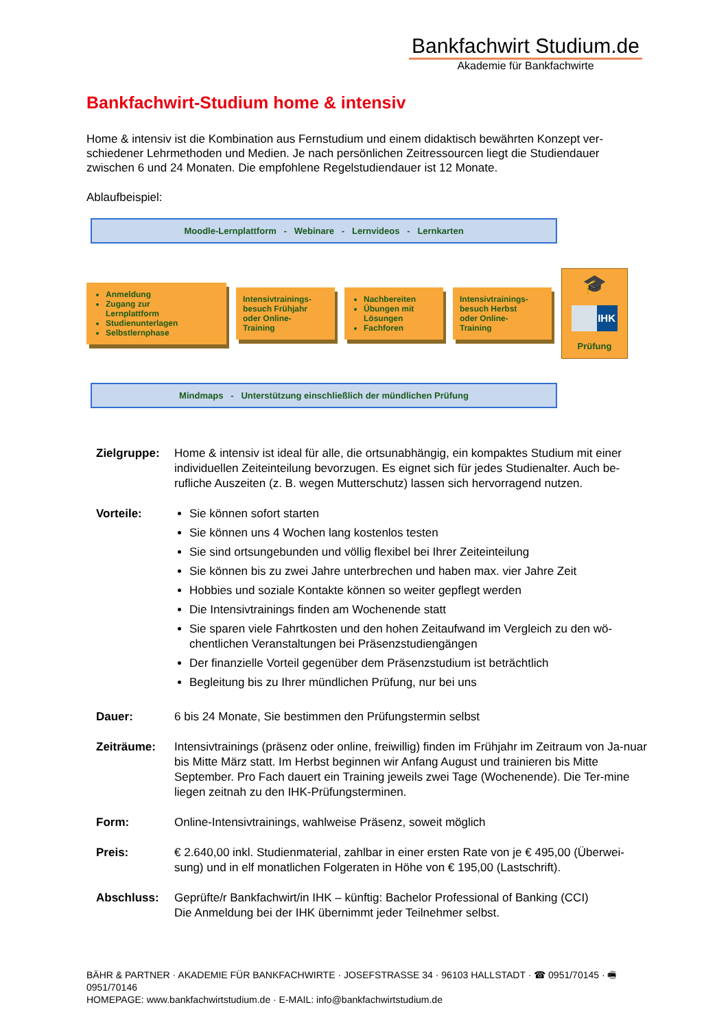Bankfachwirt Studium.de
Akademie für Bankfachwirte
Bankfachwirt-Studium home & intensiv
Home & intensiv ist die Kombination aus Fernstudium und einem didaktisch bewährten Konzept ver-schiedener Lehrmethoden und Medien. Je nach persönlichen Zeitressourcen liegt die Studiendauer zwischen 6 und 24 Monaten. Die empfohlene Regelstudiendauer ist 12 Monate.
Ablaufbeispiel:
Moodle-Lernplattform - Webinare - Lernvideos - Lernkarten
Anmeldung
Zugang zur Lernplattform
Studienunterlagen
Selbstlernphase
Intensivtrainings-besuch Frühjahr oder Online-Training
Nachbereiten
Übungen mit Lösungen
Fachforen
Intensivtrainings-besuch Herbst oder Online-Training
🎓
IHK
Prüfung
Mindmaps - Unterstützung einschließlich der mündlichen Prüfung
Zielgruppe: Home & intensiv ist ideal für alle, die ortsunabhängig, ein kompaktes Studium mit einer individuellen Zeiteinteilung bevorzugen. Es eignet sich für jedes Studienalter. Auch be-rufliche Auszeiten (z. B. wegen Mutterschutz) lassen sich hervorragend nutzen.
Vorteile: Sie können sofort starten
Sie können uns 4 Wochen lang kostenlos testen
Sie sind ortsungebunden und völlig flexibel bei Ihrer Zeiteinteilung
Sie können bis zu zwei Jahre unterbrechen und haben max. vier Jahre Zeit
Hobbies und soziale Kontakte können so weiter gepflegt werden
Die Intensivtrainings finden am Wochenende statt
Sie sparen viele Fahrtkosten und den hohen Zeitaufwand im Vergleich zu den wö-chentlichen Veranstaltungen bei Präsenzstudiengängen
Der finanzielle Vorteil gegenüber dem Präsenzstudium ist beträchtlich
Begleitung bis zu Ihrer mündlichen Prüfung, nur bei uns
Dauer: 6 bis 24 Monate, Sie bestimmen den Prüfungstermin selbst
Zeiträume: Intensivtrainings (präsenz oder online, freiwillig) finden im Frühjahr im Zeitraum von Ja-nuar bis Mitte März statt. Im Herbst beginnen wir Anfang August und trainieren bis Mitte September. Pro Fach dauert ein Training jeweils zwei Tage (Wochenende). Die Ter-mine liegen zeitnah zu den IHK-Prüfungsterminen.
Form: Online-Intensivtrainings, wahlweise Präsenz, soweit möglich
Preis: € 2.640,00 inkl. Studienmaterial, zahlbar in einer ersten Rate von je € 495,00 (Überwei-sung) und in elf monatlichen Folgeraten in Höhe von € 195,00 (Lastschrift).
Abschluss: Geprüfte/r Bankfachwirt/in IHK – künftig: Bachelor Professional of Banking (CCI)
Die Anmeldung bei der IHK übernimmt jeder Teilnehmer selbst.
BÄHR & PARTNER · AKADEMIE FÜR BANKFACHWIRTE · JOSEFSTRASSE 34 · 96103 HALLSTADT · ☎ 0951/70145 · 🖷 0951/70146
HOMEPAGE: www.bankfachwirtstudium.de · E-MAIL: info@bankfachwirtstudium.de